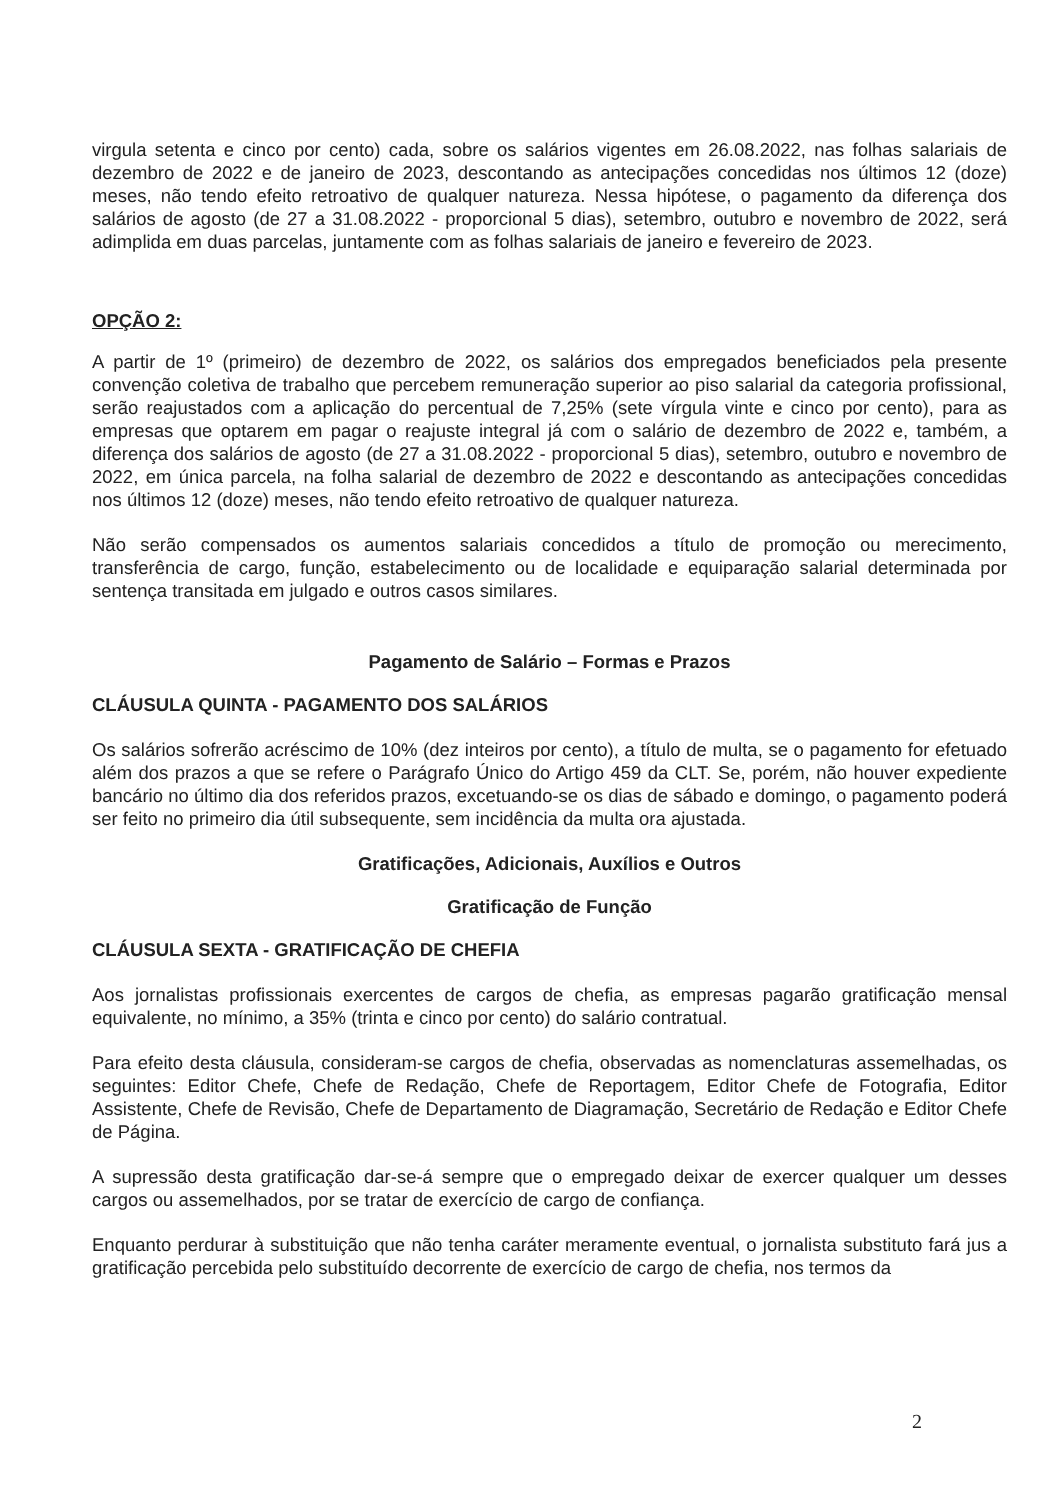virgula setenta e cinco por cento) cada, sobre os salários vigentes em 26.08.2022, nas folhas salariais de dezembro de 2022 e de janeiro de 2023, descontando as antecipações concedidas nos últimos 12 (doze) meses, não tendo efeito retroativo de qualquer natureza. Nessa hipótese, o pagamento da diferença dos salários de agosto (de 27 a 31.08.2022 - proporcional 5 dias), setembro, outubro e novembro de 2022, será adimplida em duas parcelas, juntamente com as folhas salariais de janeiro e fevereiro de 2023.
OPÇÃO 2:
A partir de 1º (primeiro) de dezembro de 2022, os salários dos empregados beneficiados pela presente convenção coletiva de trabalho que percebem remuneração superior ao piso salarial da categoria profissional, serão reajustados com a aplicação do percentual de 7,25% (sete vírgula vinte e cinco por cento), para as empresas que optarem em pagar o reajuste integral já com o salário de dezembro de 2022 e, também, a diferença dos salários de agosto (de 27 a 31.08.2022 - proporcional 5 dias), setembro, outubro e novembro de 2022, em única parcela, na folha salarial de dezembro de 2022 e descontando as antecipações concedidas nos últimos 12 (doze) meses, não tendo efeito retroativo de qualquer natureza.
Não serão compensados os aumentos salariais concedidos a título de promoção ou merecimento, transferência de cargo, função, estabelecimento ou de localidade e equiparação salarial determinada por sentença transitada em julgado e outros casos similares.
Pagamento de Salário – Formas e Prazos
CLÁUSULA QUINTA - PAGAMENTO DOS SALÁRIOS
Os salários sofrerão acréscimo de 10% (dez inteiros por cento), a título de multa, se o pagamento for efetuado além dos prazos a que se refere o Parágrafo Único do Artigo 459 da CLT. Se, porém, não houver expediente bancário no último dia dos referidos prazos, excetuando-se os dias de sábado e domingo, o pagamento poderá ser feito no primeiro dia útil subsequente, sem incidência da multa ora ajustada.
Gratificações, Adicionais, Auxílios e Outros
Gratificação de Função
CLÁUSULA SEXTA - GRATIFICAÇÃO DE CHEFIA
Aos jornalistas profissionais exercentes de cargos de chefia, as empresas pagarão gratificação mensal equivalente, no mínimo, a 35% (trinta e cinco por cento) do salário contratual.
Para efeito desta cláusula, consideram-se cargos de chefia, observadas as nomenclaturas assemelhadas, os seguintes: Editor Chefe, Chefe de Redação, Chefe de Reportagem, Editor Chefe de Fotografia, Editor Assistente, Chefe de Revisão, Chefe de Departamento de Diagramação, Secretário de Redação e Editor Chefe de Página.
A supressão desta gratificação dar-se-á sempre que o empregado deixar de exercer qualquer um desses cargos ou assemelhados, por se tratar de exercício de cargo de confiança.
Enquanto perdurar à substituição que não tenha caráter meramente eventual, o jornalista substituto fará jus a gratificação percebida pelo substituído decorrente de exercício de cargo de chefia, nos termos da
2